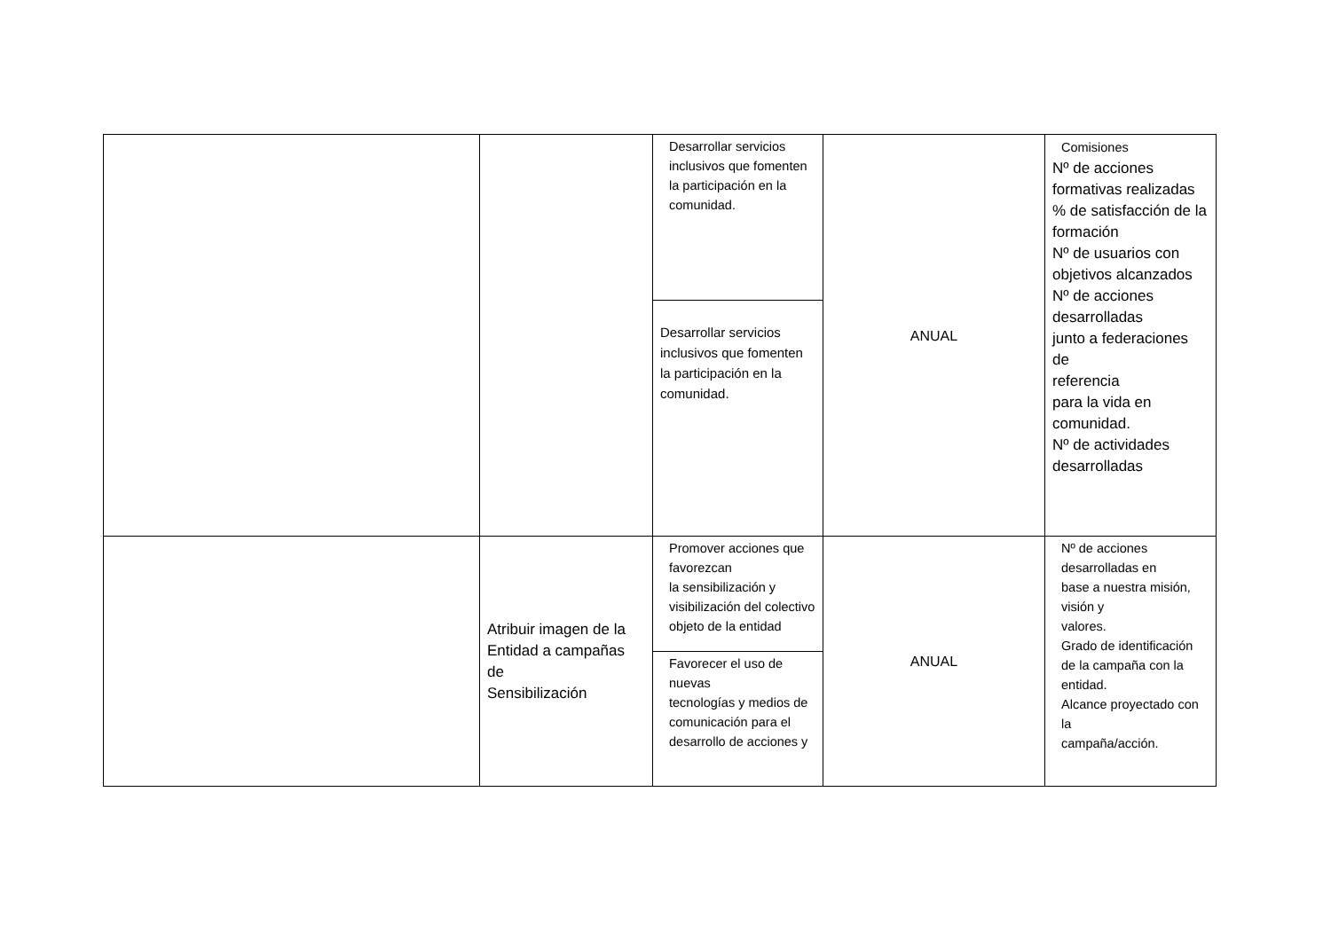| | | Desarrollar servicios inclusivos que fomenten la participación en la comunidad. | ANUAL | Comisiones Nº de acciones formativas realizadas % de satisfacción de la formación Nº de usuarios con objetivos alcanzados Nº de acciones desarrolladas junto a federaciones de referencia para la vida en comunidad. Nº de actividades desarrolladas |
| | | Desarrollar servicios inclusivos que fomenten la participación en la comunidad. | | |
| | Atribuir imagen de la Entidad a campañas de Sensibilización | Promover acciones que favorezcan la sensibilización y visibilización del colectivo objeto de la entidad | ANUAL | Nº de acciones desarrolladas en base a nuestra misión, visión y valores. Grado de identificación de la campaña con la entidad. Alcance proyectado con la campaña/acción. |
| | | Favorecer el uso de nuevas tecnologías y medios de comunicación para el desarrollo de acciones y | | |